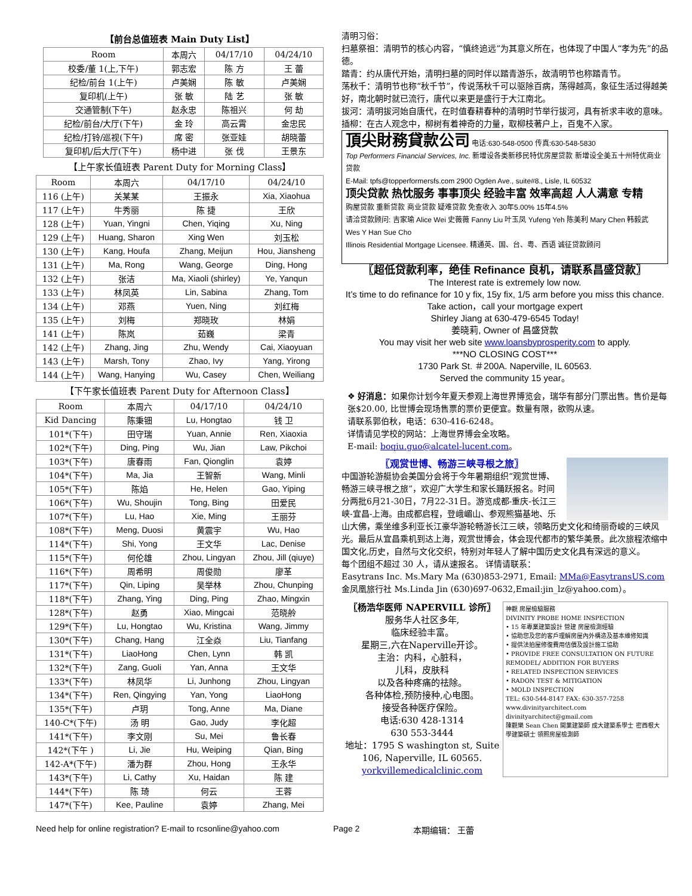【前台总值班表 Main Duty List】
| Room | 本周六 | 04/17/10 | 04/24/10 |
| --- | --- | --- | --- |
| 校委/董 1(上,下午) | 郭志宏 | 陈 方 | 王 蕾 |
| 纪检/前台 1(上午) | 卢美娴 | 陈 敏 | 卢美娴 |
| 复印机(上午) | 张 敏 | 陆 艺 | 张 敏 |
| 交通管制(下午) | 赵永忠 | 陈祖兴 | 何 劫 |
| 纪检/前台/大厅(下午) | 金 玲 | 高云霄 | 金忠民 |
| 纪检/打铃/巡视(下午) | 席 密 | 张亚娃 | 胡晓蕾 |
| 复印机/后大厅(下午) | 杨中进 | 张 伐 | 王景东 |
【上午家长值班表 Parent Duty for Morning Class】
| Room | 本周六 | 04/17/10 | 04/24/10 |
| --- | --- | --- | --- |
| 116 (上午) | 关某某 | 王振永 | Xia, Xiaohua |
| 117 (上午) | 牛秀丽 | 陈 捷 | 王欣 |
| 128 (上午) | Yuan, Yingni | Chen, Yiqing | Xu, Ning |
| 129 (上午) | Huang, Sharon | Xing Wen | 刘玉松 |
| 130 (上午) | Kang, Houfa | Zhang, Meijun | Hou, Jiansheng |
| 131 (上午) | Ma, Rong | Wang, George | Ding, Hong |
| 132 (上午) | 张洁 | Ma, Xiaoli (shirley) | Ye, Yanqun |
| 133 (上午) | 林凤英 | Lin, Sabina | Zhang, Tom |
| 134 (上午) | 邓燕 | Yuen, Ning | 刘红梅 |
| 135 (上午) | 刘梅 | 郑晓玫 | 林娟 |
| 141 (上午) | 陈岚 | 茹巍 | 梁青 |
| 142 (上午) | Zhang, Jing | Zhu, Wendy | Cai, Xiaoyuan |
| 143 (上午) | Marsh, Tony | Zhao, Ivy | Yang, Yirong |
| 144 (上午) | Wang, Hanying | Wu, Casey | Chen, Weiliang |
【下午家长值班表 Parent Duty for Afternoon Class】
| Room | 本周六 | 04/17/10 | 04/24/10 |
| --- | --- | --- | --- |
| Kid Dancing | 陈秉钿 | Lu, Hongtao | 钱 卫 |
| 101*(下午) | 田守瑞 | Yuan, Annie | Ren, Xiaoxia |
| 102*(下午) | Ding, Ping | Wu, Jian | Law, Pikchoi |
| 103*(下午) | 唐春雨 | Fan, Qionglin | 袁婷 |
| 104*(下午) | Ma, Jia | 王智新 | Wang, Minli |
| 105*(下午) | 陈焰 | He, Helen | Gao, Yiping |
| 106*(下午) | Wu, Shoujin | Tong, Bing | 田爱民 |
| 107*(下午) | Lu, Hao | Xie, Ming | 王丽芬 |
| 108*(下午) | Meng, Duosi | 黄震宇 | Wu, Hao |
| 114*(下午) | Shi, Yong | 王文华 | Lac, Denise |
| 115*(下午) | 何伦雄 | Zhou, Lingyan | Zhou, Jill (qiuye) |
| 116*(下午) | 周希明 | 周俊勋 | 廖革 |
| 117*(下午) | Qin, Liping | 吴举林 | Zhou, Chunping |
| 118*(下午) | Zhang, Ying | Ding, Ping | Zhao, Mingxin |
| 128*(下午) | 赵勇 | Xiao, Mingcai | 范晓舲 |
| 129*(下午) | Lu, Hongtao | Wu, Kristina | Wang, Jimmy |
| 130*(下午) | Chang, Hang | 江全焱 | Liu, Tianfang |
| 131*(下午) | LiaoHong | Chen, Lynn | 韩 凯 |
| 132*(下午) | Zang, Guoli | Yan, Anna | 王文华 |
| 133*(下午) | 林凤华 | Li, Junhong | Zhou, Lingyan |
| 134*(下午) | Ren, Qingying | Yan, Yong | LiaoHong |
| 135*(下午) | 卢玥 | Tong, Anne | Ma, Diane |
| 140-C*(下午) | 汤 明 | Gao, Judy | 李化超 |
| 141*(下午) | 李文刚 | Su, Mei | 鲁长春 |
| 142*(下午 ) | Li, Jie | Hu, Weiping | Qian, Bing |
| 142-A*(下午) | 潘为群 | Zhou, Hong | 王永华 |
| 143*(下午) | Li, Cathy | Xu, Haidan | 陈 建 |
| 144*(下午) | 陈 琦 | 何云 | 王蓉 |
| 147*(下午) | Kee, Pauline | 袁婷 | Zhang, Mei |
清明习俗：
扫墓祭祖：清明节的核心内容，“慎终追远”为其意义所在，也体现了中国人“孝为先”的品德。
踏青：约从唐代开始，清明扫墓的同时伴以踏青游乐，故清明节也称踏青节。
荡秋千：清明节也称“秋千节”，传说荡秋千可以驱除百病，荡得越高，象征生活过得越美好，南北朝时就已流行，唐代以来更是盛行于大江南北。
拔河：清明拔河始自唐代，在时值春耕春种的清明时节举行拔河，具有祈求丰收的意味。
插柳：在古人观念中，柳树有着神奇的力量，取柳枝著户上，百鬼不入家。
頂尖財務貸款公司 电话:630-548-0500 传真:630-548-5830
Top Performers Financial Services, Inc. 新增设各类新移民特优房屋贷款 新增设全美五十州特优商业贷款
E-Mail: tpfs@topperformersfs.com 2900 Ogden Ave., suite#8., Lisle, IL 60532
顶尖贷款 热忱服务 事事顶尖 经验丰富 效率高超 人人满意 专精
购屋贷款 重新贷款 商业贷款 疑难贷款 免查收入 30年5.00% 15年4.5%
请洽贷款顾问: 吉家瑜 Alice Wei 史薇薇 Fanny Liu 叶玉凤 Yufeng Yeh 陈美利 Mary Chen 韩毅武 Wes Y Han Sue Cho
Illinois Residential Mortgage Licensee. 精通英、国、台、粤、西语 诚征贷款顾问
〖超低贷款利率，绝佳 Refinance 良机，请联系昌盛贷款〗
The Interest rate is extremely low now.
It’s time to do refinance for 10 y fix, 15y fix, 1/5 arm before you miss this chance. Take action，call your mortgage expert
Shirley Jiang at 630-479-6545 Today!
姜晓莉, Owner of 昌盛贷款
You may visit her web site www.loansbyprosperity.com to apply.
***NO CLOSING COST***
1730 Park St. ＃200A. Naperville, IL 60563.
Served the community 15 year。
❖ 好消息：如果你计划今年夏天参观上海世界博览会，瑞华有部分门票出售。售价是每张$20.00, 比世博会现场售票的票价更便宜。数量有限，欲购从速。
请联系郭伯秋，电话：630-416-6248。
详情请见学校的网站：上海世界博会全攻略。
E-mail: boqiu.guo@alcatel-lucent.com。
〖观赏世博、畅游三峡寻根之旅〗
中国游轮游艇协会美国分会将于今年暑期组织“观赏世博、畅游三峡寻根之旅”，欢迎广大学生和家长踊跃报名。时间分两批6月21-30日，7月22-31日。游览成都-重庆-长江三峡-宜昌-上海。由成都启程，登峨嵋山、参观熊猫基地、乐山大佛，乘坐维多利亚长江豪华游轮畅游长江三峡，领略历史文化和绮丽奇峻的三峡风光。最后从宜昌乘机到达上海，观赏世博会，体会现代都市的繁华美景。此次旅程浓缩中国文化,历史，自然与文化交织，特别对年轻人了解中国历史文化具有深远的意义。
每个团组不超过 30 人，请从速报名。 详情请联系：
Easytrans Inc. Ms.Mary Ma (630)853-2971, Email: MMa@EasytransUS.com
金凤凰旅行社 Ms.Linda Jin (630)697-0632,Email:jin_lz@yahoo.com）。
〖杨浩华医师 NAPERVILL 诊所〗
服务华人社区多年,
临床经验丰富。
星期三,六在Naperville开诊。
主治：内科，心脏科，
儿科，皮肤科
以及各种疼痛的祛除。
各种体检,预防接种,心电图。
接受各种医疗保险。
电话:630 428-1314
630 553-3444
地址：1795 S washington st, Suite 106, Naperville, IL 60565.
yorkvillemedicalclinic.com
神觀 房屋檢驗服務
DIVINITY PROBE HOME INSPECTION
• 15 年專業建築設計 營建 房屋檢測經驗
• 協助您及您的客戶理解房屋內外構造及基本維修知識
• 提供法拍屋修復費用估價及設計施工協助
• PROVIDE FREE CONSULTATION ON FUTURE REMODEL/ ADDITION FOR BUYERS
• RELATED INSPECTION SERVICES
• RADON TEST & MITIGATION
• MOLD INSPECTION
TEL: 630-544-8147 FAX: 630-357-7258 www.divinityarchitect.com divinityarchitect@gmail.com
陳觀樂 Sean Chen 開業建築師 成大建築系學士 密西根大學建築碩士 領照房屋檢測師
Need help for online registration? E-mail to rcsonline@yahoo.com Page 2 本期编辑： 王蕾